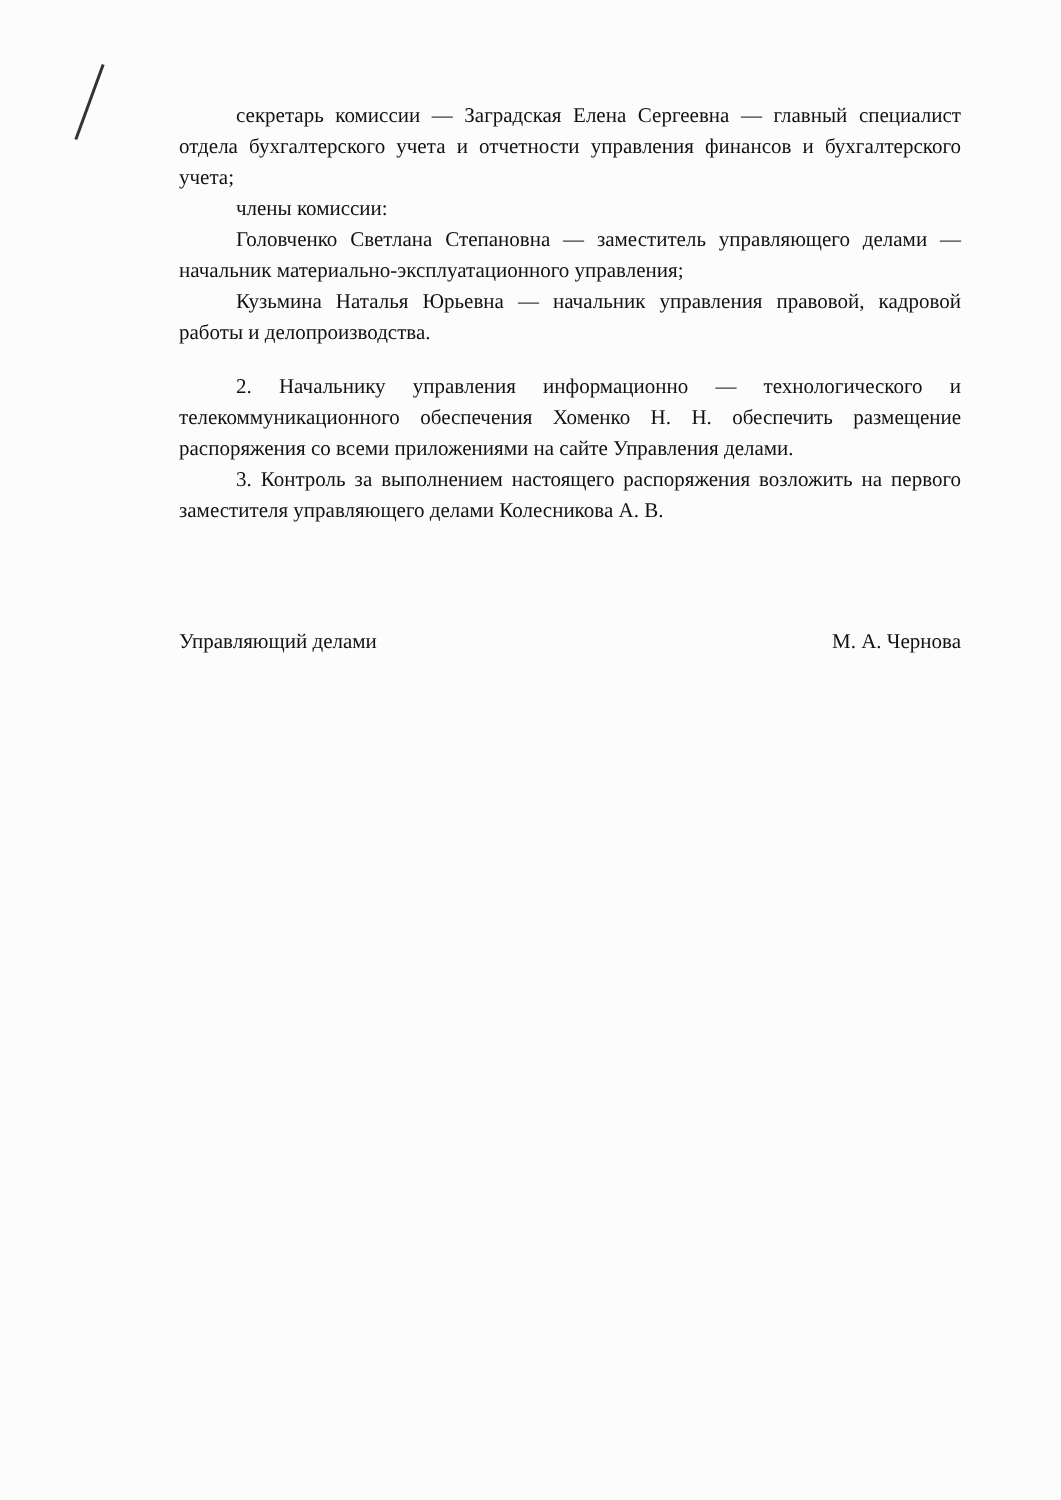секретарь комиссии — Заградская Елена Сергеевна — главный специалист отдела бухгалтерского учета и отчетности управления финансов и бухгалтерского учета;
члены комиссии:
Головченко Светлана Степановна — заместитель управляющего делами — начальник материально-эксплуатационного управления;
Кузьмина Наталья Юрьевна — начальник управления правовой, кадровой работы и делопроизводства.
2. Начальнику управления информационно — технологического и телекоммуникационного обеспечения Хоменко Н. Н. обеспечить размещение распоряжения со всеми приложениями на сайте Управления делами.
3. Контроль за выполнением настоящего распоряжения возложить на первого заместителя управляющего делами Колесникова А. В.
Управляющий делами М. А. Чернова